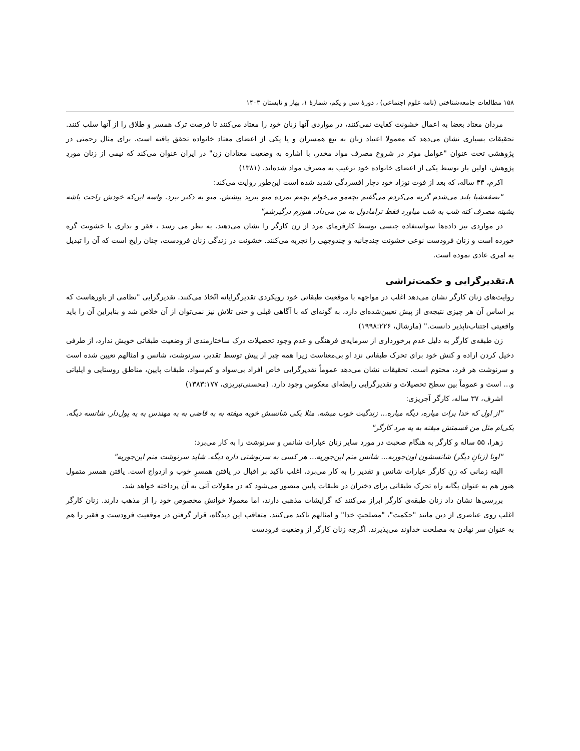۱۵۸ مطالعات جامعه‌شناختی (نامه علوم اجتماعی) ، دورهٔ سی و یکم، شمارهٔ ۱، بهار و تابستان ۱۴۰۳
مردان معتاد بعضا به اعمال خشونت کفایت نمی‌کنند، در مواردی آنها زنان خود را معتاد می‌کنند تا فرصت ترک همسر و طلاق را از آنها سلب کنند. تحقیقات بسیاری نشان می‌دهد که معمولا اعتیاد زنان به تبع همسران و یا یکی از اعضای معتاد خانواده تحقق یافته است. برای مثال رحمتی در پژوهشی تحت عنوان "عوامل موثر در شروع مصرف مواد مخدر، با اشاره به وضعیت معتادان زن" در ایران عنوان می‌کند که نیمی از زنان موردِ پژوهش، اولین بار توسط یکی از اعضای خانواده خود ترغیب به مصرف مواد شده‌اند. (۱۳۸۱)
اکرم، ۳۳ ساله، که بعد از فوت نوزاد خود دچار افسردگی شدید شده است این‌طور روایت می‌کند:
"نصفه‌شبا بلند می‌شدم گریه می‌کردم می‌گفتم بچه‌مو می‌خوام بچه‌م نمرده منو ببرید پیشش. منو به دکتر نبرد. واسه این‌که خودش راحت باشه بشینه مصرف کنه شب به شب میاورد فقط ترامادول به من می‌داد. هنوزم درگیرشم"
در مواردی نیز داده‌ها سواستفاده جنسی توسط کارفرمای مرد از زن کارگر را نشان می‌دهند. به نظر می رسد ، فقر و نداری با خشونت گره خورده است و زنان فرودست نوعی خشونت چندجانبه و چندوجهی را تجربه می‌کنند. خشونت در زندگی زنان فرودست، چنان رایج است که آن را تبدیل به امری عادی نموده است.
۸.تقدیرگرایی و حکمت‌تراشی
روایت‌های زنان کارگر نشان می‌دهد اغلب در مواجهه با موقعیت طبقاتی خود رویکردی تقدیرگرایانه اتّخاذ می‌کنند. تقدیرگرایی "نظامی از باورهاست که بر اساس آن هر چیزی نتیجه‌ی از پیش تعیین‌شده‌ای دارد، به گونه‌ای که با آگاهی قبلی و حتی تلاش نیز نمی‌توان از آن خلاص شد و بنابراین آن را باید واقعیتی اجتناب‌ناپذیر دانست." (مارشال، ۱۹۹۸:۲۲۶)
زن طبقه‌ی کارگر به دلیل عدم برخورداری از سرمایه‌ی فرهنگی و عدم وجود تحصیلات درک ساختارمندی از وضعیت طبقاتی خویش ندارد، از طرفی دخیل کردن اراده و کنش خود برای تحرک طبقاتی نزد او بی‌معناست زیرا همه چیز از پیش توسط تقدیر، سرنوشت، شانس و امثالهم تعیین شده است و سرنوشت هر فرد، محتوم است. تحقیقات نشان می‌دهد عموماً تقدیرگرایی خاص افراد بی‌سواد و کم‌سواد، طبقات پایین، مناطق روستایی و ایلیاتی و... است و عموماً بین سطح تحصیلات و تقدیرگرایی رابطه‌ای معکوس وجود دارد. (محسنی‌تبریزی، ۱۳۸۳:۱۷۷)
اشرف، ۳۷ ساله، کارگر آجرپزی:
"از اول که خدا برات میاره، دیگه میاره... زندگیت خوب میشه. مثلا یکی شانسش خوبه میفته به یه قاضی به یه مهندس به یه پول‌دار. شانسه دیگه. یکی‌ام مثل من قسمتش میفته به یه مرد کارگر"
زهرا، ۵۵ ساله و کارگر به هنگام صحبت در مورد سایر زنان عبارات شانس و سرنوشت را به کار می‌برد:
"اونا (زنانِ دیگر) شانسشون اون‌جوریه... شانس منم این‌جوریه... هر کسی یه سرنوشتی داره دیگه. شاید سرنوشت منم این‌جوریه"
البته زمانی که زنِ کارگر عبارات شانس و تقدیر را به کار می‌برد، اغلب تاکید بر اقبال در یافتن همسرِ خوب و ازدواج است. یافتن همسر متمول هنوز هم به عنوان یگانه راه تحرک طبقاتی برای دختران در طبقات پایین متصور می‌شود که در مقولات آتی به آن پرداخته خواهد شد.
بررسی‌ها نشان داد زنان طبقه‌ی کارگر ابراز می‌کنند که گرایشات مذهبی دارند، اما معمولا خوانش مخصوص خود را از مذهب دارند. زنان کارگر اغلب روی عناصری از دین مانند "حکمت"، "مصلحتِ خدا" و امثالهم تاکید می‌کنند. متعاقب این دیدگاه، قرار گرفتن در موقعیت فرودست و فقیر را هم به عنوان سر نهادن به مصلحت خداوند می‌پذیرند. اگرچه زنان کارگر از وضعیت فرودست